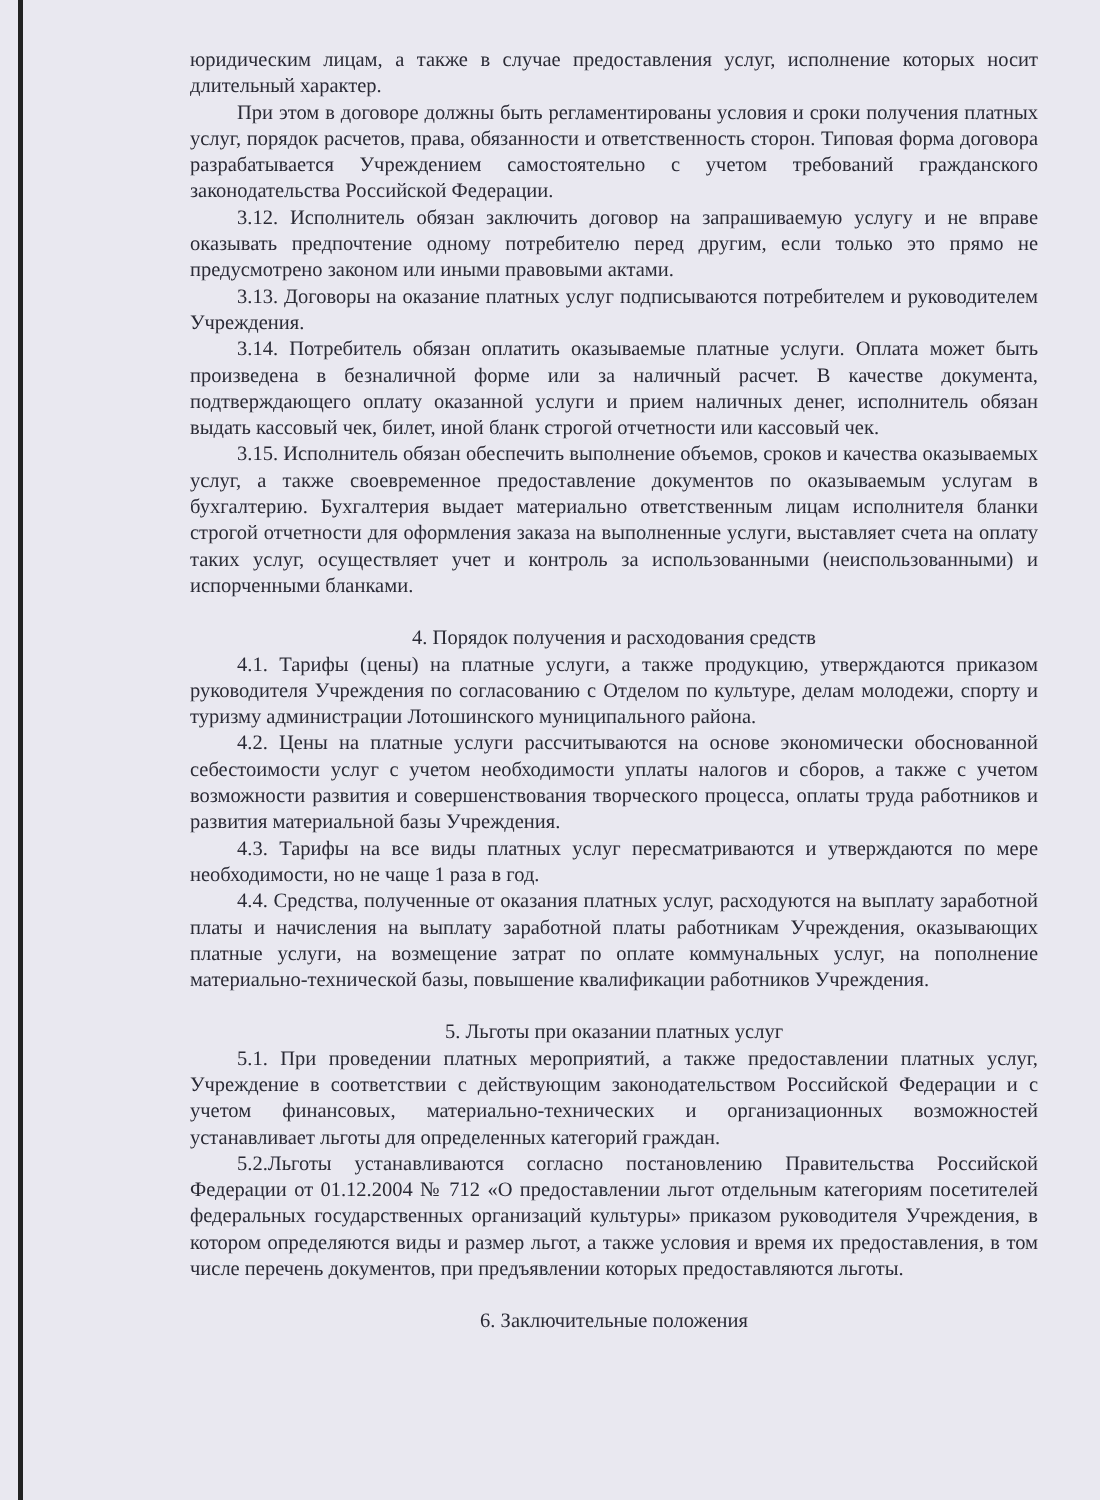юридическим лицам, а также в случае предоставления услуг, исполнение которых носит длительный характер.
При этом в договоре должны быть регламентированы условия и сроки получения платных услуг, порядок расчетов, права, обязанности и ответственность сторон. Типовая форма договора разрабатывается Учреждением самостоятельно с учетом требований гражданского законодательства Российской Федерации.
3.12. Исполнитель обязан заключить договор на запрашиваемую услугу и не вправе оказывать предпочтение одному потребителю перед другим, если только это прямо не предусмотрено законом или иными правовыми актами.
3.13. Договоры на оказание платных услуг подписываются потребителем и руководителем Учреждения.
3.14. Потребитель обязан оплатить оказываемые платные услуги. Оплата может быть произведена в безналичной форме или за наличный расчет. В качестве документа, подтверждающего оплату оказанной услуги и прием наличных денег, исполнитель обязан выдать кассовый чек, билет, иной бланк строгой отчетности или кассовый чек.
3.15. Исполнитель обязан обеспечить выполнение объемов, сроков и качества оказываемых услуг, а также своевременное предоставление документов по оказываемым услугам в бухгалтерию. Бухгалтерия выдает материально ответственным лицам исполнителя бланки строгой отчетности для оформления заказа на выполненные услуги, выставляет счета на оплату таких услуг, осуществляет учет и контроль за использованными (неиспользованными) и испорченными бланками.
4. Порядок получения и расходования средств
4.1. Тарифы (цены) на платные услуги, а также продукцию, утверждаются приказом руководителя Учреждения по согласованию с Отделом по культуре, делам молодежи, спорту и туризму администрации Лотошинского муниципального района.
4.2. Цены на платные услуги рассчитываются на основе экономически обоснованной себестоимости услуг с учетом необходимости уплаты налогов и сборов, а также с учетом возможности развития и совершенствования творческого процесса, оплаты труда работников и развития материальной базы Учреждения.
4.3. Тарифы на все виды платных услуг пересматриваются и утверждаются по мере необходимости, но не чаще 1 раза в год.
4.4. Средства, полученные от оказания платных услуг, расходуются на выплату заработной платы и начисления на выплату заработной платы работникам Учреждения, оказывающих платные услуги, на возмещение затрат по оплате коммунальных услуг, на пополнение материально-технической базы, повышение квалификации работников Учреждения.
5. Льготы при оказании платных услуг
5.1. При проведении платных мероприятий, а также предоставлении платных услуг, Учреждение в соответствии с действующим законодательством Российской Федерации и с учетом финансовых, материально-технических и организационных возможностей устанавливает льготы для определенных категорий граждан.
5.2.Льготы устанавливаются согласно постановлению Правительства Российской Федерации от 01.12.2004 № 712 «О предоставлении льгот отдельным категориям посетителей федеральных государственных организаций культуры» приказом руководителя Учреждения, в котором определяются виды и размер льгот, а также условия и время их предоставления, в том числе перечень документов, при предъявлении которых предоставляются льготы.
6. Заключительные положения